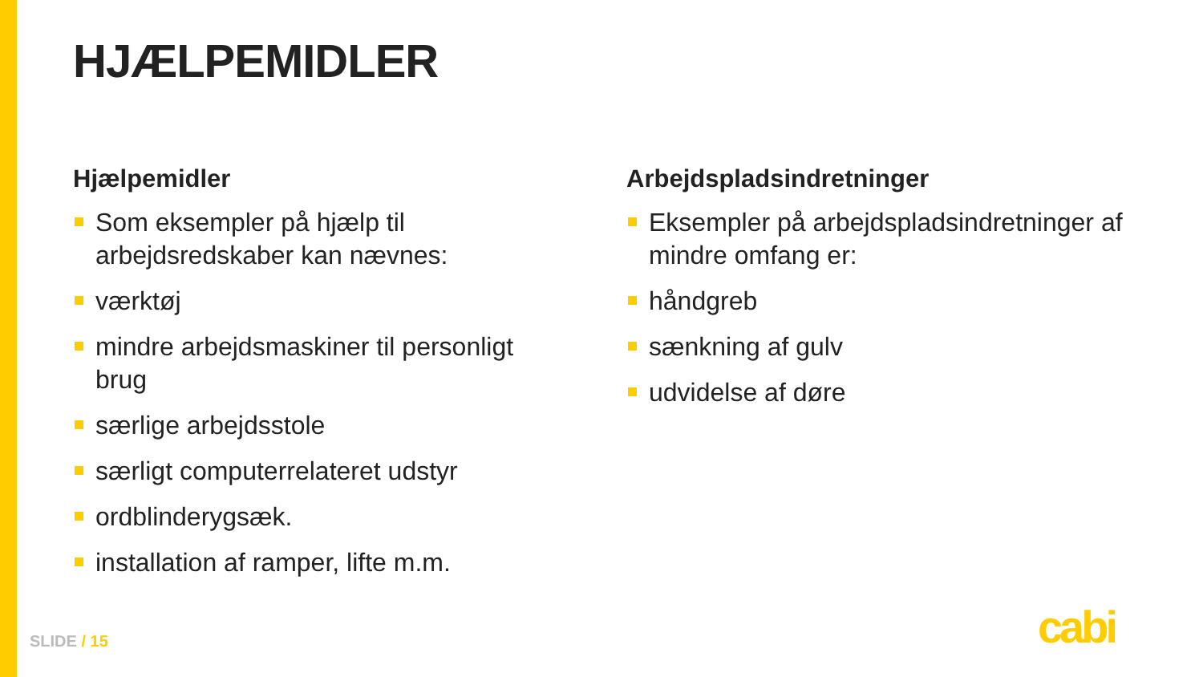HJÆLPEMIDLER
Hjælpemidler
Som eksempler på hjælp til arbejdsredskaber kan nævnes:
værktøj
mindre arbejdsmaskiner til personligt brug
særlige arbejdsstole
særligt computerrelateret udstyr
ordblinderygsæk.
installation af ramper, lifte m.m.
Arbejdspladsindretninger
Eksempler på arbejdspladsindretninger af mindre omfang er:
håndgreb
sænkning af gulv
udvidelse af døre
SLIDE / 15 cabi